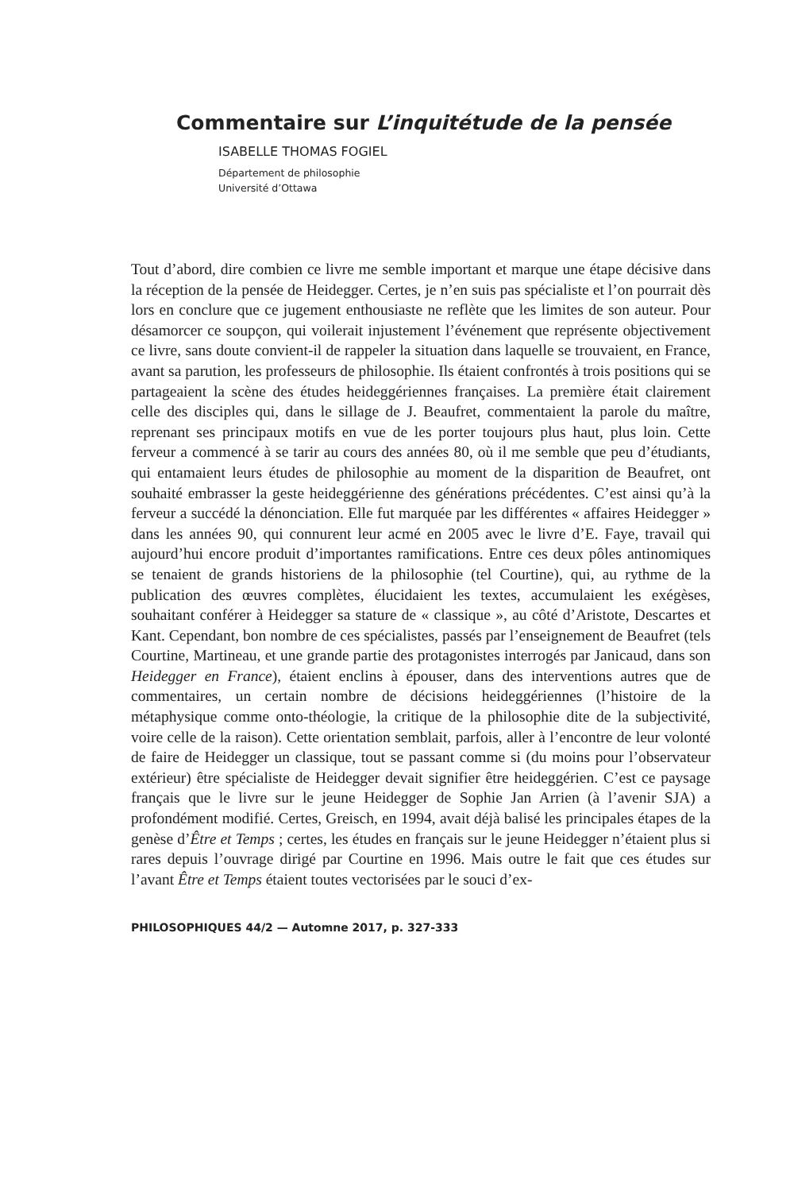Commentaire sur L’inquitétude de la pensée
ISABELLE THOMAS FOGIEL
Département de philosophie
Université d’Ottawa
Tout d’abord, dire combien ce livre me semble important et marque une étape décisive dans la réception de la pensée de Heidegger. Certes, je n’en suis pas spécialiste et l’on pourrait dès lors en conclure que ce jugement enthousiaste ne reflète que les limites de son auteur. Pour désamorcer ce soupçon, qui voilerait injustement l’événement que représente objective­ment ce livre, sans doute convient-il de rappeler la situation dans laquelle se trouvaient, en France, avant sa parution, les professeurs de philosophie. Ils étaient confrontés à trois positions qui se partageaient la scène des études heideggériennes françaises. La première était clairement celle des disciples qui, dans le sillage de J. Beaufret, commentaient la parole du maître, repre­nant ses principaux motifs en vue de les porter toujours plus haut, plus loin. Cette ferveur a commencé à se tarir au cours des années 80, où il me semble que peu d’étudiants, qui entamaient leurs études de philosophie au moment de la disparition de Beaufret, ont souhaité embrasser la geste heideggérienne des générations précédentes. C’est ainsi qu’à la ferveur a succédé la dénon­ciation. Elle fut marquée par les différentes « affaires Heidegger » dans les années 90, qui connurent leur acmé en 2005 avec le livre d’E. Faye, travail qui aujourd’hui encore produit d’importantes ramifications. Entre ces deux pôles antinomiques se tenaient de grands historiens de la philosophie (tel Courtine), qui, au rythme de la publication des œuvres complètes, éluci­daient les textes, accumulaient les exégèses, souhaitant conférer à Heidegger sa stature de « classique », au côté d’Aristote, Descartes et Kant. Cependant, bon nombre de ces spécialistes, passés par l’enseignement de Beaufret (tels Courtine, Martineau, et une grande partie des protagonistes interrogés par Janicaud, dans son Heidegger en France), étaient enclins à épouser, dans des interventions autres que de commentaires, un certain nombre de décisions heideggériennes (l’histoire de la métaphysique comme onto-théologie, la cri­tique de la philosophie dite de la subjectivité, voire celle de la raison). Cette orientation semblait, parfois, aller à l’encontre de leur volonté de faire de Heidegger un classique, tout se passant comme si (du moins pour l’observa­teur extérieur) être spécialiste de Heidegger devait signifier être heideggé­rien. C’est ce paysage français que le livre sur le jeune Heidegger de Sophie Jan Arrien (à l’avenir SJA) a profondément modifié. Certes, Greisch, en 1994, avait déjà balisé les principales étapes de la genèse d’Être et Temps ; certes, les études en français sur le jeune Heidegger n’étaient plus si rares depuis l’ouvrage dirigé par Courtine en 1996. Mais outre le fait que ces études sur l’avant Être et Temps étaient toutes vectorisées par le souci d’ex-
PHILOSOPHIQUES 44/2 — Automne 2017, p. 327-333